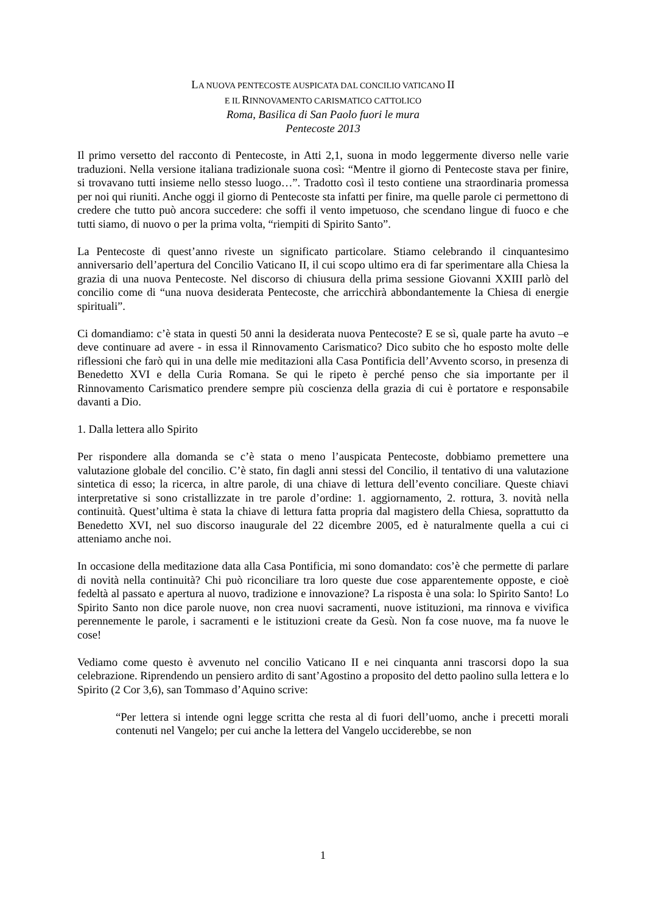LA NUOVA PENTECOSTE AUSPICATA DAL CONCILIO VATICANO II
E IL RINNOVAMENTO CARISMATICO CATTOLICO
Roma, Basilica di San Paolo fuori le mura
Pentecoste 2013
Il primo versetto del racconto di Pentecoste, in Atti 2,1, suona in modo leggermente diverso nelle varie traduzioni. Nella versione italiana tradizionale suona così: “Mentre il giorno di Pentecoste stava per finire, si trovavano tutti insieme nello stesso luogo…”. Tradotto così il testo contiene una straordinaria promessa per noi qui riuniti. Anche oggi il giorno di Pentecoste sta infatti per finire, ma quelle parole ci permettono di credere che tutto può ancora succedere: che soffi il vento impetuoso, che scendano lingue di fuoco e che tutti siamo, di nuovo o per la prima volta, “riempiti di Spirito Santo”.
La Pentecoste di quest’anno riveste un significato particolare. Stiamo celebrando il cinquantesimo anniversario dell’apertura del Concilio Vaticano II, il cui scopo ultimo era di far sperimentare alla Chiesa la grazia di una nuova Pentecoste. Nel discorso di chiusura della prima sessione Giovanni XXIII parlò del concilio come di “una nuova desiderata Pentecoste, che arricchirà abbondantemente la Chiesa di energie spirituali”.
Ci domandiamo: c’è stata in questi 50 anni la desiderata nuova Pentecoste? E se sì, quale parte ha avuto –e deve continuare ad avere - in essa il Rinnovamento Carismatico? Dico subito che ho esposto molte delle riflessioni che farò qui in una delle mie meditazioni alla Casa Pontificia dell’Avvento scorso, in presenza di Benedetto XVI e della Curia Romana. Se qui le ripeto è perché penso che sia importante per il Rinnovamento Carismatico prendere sempre più coscienza della grazia di cui è portatore e responsabile davanti a Dio.
1. Dalla lettera allo Spirito
Per rispondere alla domanda se c’è stata o meno l’auspicata Pentecoste, dobbiamo premettere una valutazione globale del concilio. C’è stato, fin dagli anni stessi del Concilio, il tentativo di una valutazione sintetica di esso; la ricerca, in altre parole, di una chiave di lettura dell’evento conciliare. Queste chiavi interpretative si sono cristallizzate in tre parole d’ordine: 1. aggiornamento, 2. rottura, 3. novità nella continuità. Quest’ultima è stata la chiave di lettura fatta propria dal magistero della Chiesa, soprattutto da Benedetto XVI, nel suo discorso inaugurale del 22 dicembre 2005, ed è naturalmente quella a cui ci atteniamo anche noi.
In occasione della meditazione data alla Casa Pontificia, mi sono domandato: cos’è che permette di parlare di novità nella continuità? Chi può riconciliare tra loro queste due cose apparentemente opposte, e cioè fedeltà al passato e apertura al nuovo, tradizione e innovazione? La risposta è una sola: lo Spirito Santo! Lo Spirito Santo non dice parole nuove, non crea nuovi sacramenti, nuove istituzioni, ma rinnova e vivifica perennemente le parole, i sacramenti e le istituzioni create da Gesù. Non fa cose nuove, ma fa nuove le cose!
Vediamo come questo è avvenuto nel concilio Vaticano II e nei cinquanta anni trascorsi dopo la sua celebrazione. Riprendendo un pensiero ardito di sant’Agostino a proposito del detto paolino sulla lettera e lo Spirito (2 Cor 3,6), san Tommaso d’Aquino scrive:
“Per lettera si intende ogni legge scritta che resta al di fuori dell’uomo, anche i precetti morali contenuti nel Vangelo; per cui anche la lettera del Vangelo ucciderebbe, se non
1